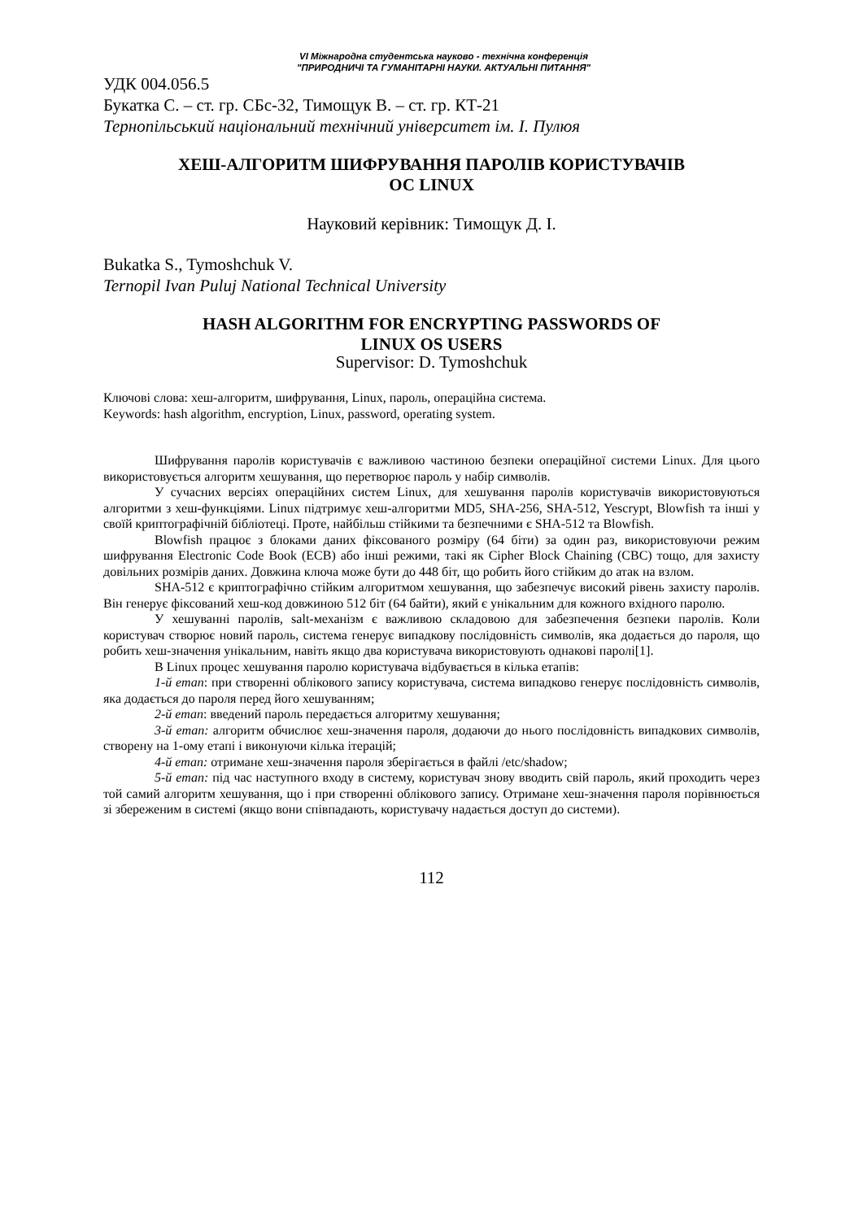VI Міжнародна студентська науково - технічна конференція
"ПРИРОДНИЧІ ТА ГУМАНІТАРНІ НАУКИ. АКТУАЛЬНІ ПИТАННЯ"
УДК 004.056.5
Букатка С. – ст. гр. СБс-32, Тимощук В. – ст. гр. КТ-21
Тернопільський національний технічний університет ім. І. Пулюя
ХЕШ-АЛГОРИТМ ШИФРУВАННЯ ПАРОЛІВ КОРИСТУВАЧІВ
ОС LINUX
Науковий керівник: Тимощук Д. І.
Bukatka S., Tymoshchuk V.
Ternopil Ivan Puluj National Technical University
HASH ALGORITHM FOR ENCRYPTING PASSWORDS OF
LINUX OS USERS
Supervisor: D. Tymoshchuk
Ключові слова: хеш-алгоритм, шифрування, Linux, пароль, операційна система.
Keywords: hash algorithm, encryption, Linux, password, operating system.
Шифрування паролів користувачів є важливою частиною безпеки операційної системи Linux. Для цього використовується алгоритм хешування, що перетворює пароль у набір символів.
У сучасних версіях операційних систем Linux, для хешування паролів користувачів використовуються алгоритми з хеш-функціями. Linux підтримує хеш-алгоритми MD5, SHA-256, SHA-512, Yescrypt, Blowfish та інші у своїй криптографічній бібліотеці. Проте, найбільш стійкими та безпечними є SHA-512 та Blowfish.
Blowfish працює з блоками даних фіксованого розміру (64 біти) за один раз, використовуючи режим шифрування Electronic Code Book (ECB) або інші режими, такі як Cipher Block Chaining (CBC) тощо, для захисту довільних розмірів даних. Довжина ключа може бути до 448 біт, що робить його стійким до атак на взлом.
SHA-512 є криптографічно стійким алгоритмом хешування, що забезпечує високий рівень захисту паролів. Він генерує фіксований хеш-код довжиною 512 біт (64 байти), який є унікальним для кожного вхідного паролю.
У хешуванні паролів, salt-механізм є важливою складовою для забезпечення безпеки паролів. Коли користувач створює новий пароль, система генерує випадкову послідовність символів, яка додається до пароля, що робить хеш-значення унікальним, навіть якщо два користувача використовують однакові паролі[1].
В Linux процес хешування паролю користувача відбувається в кілька етапів:
1-й етап: при створенні облікового запису користувача, система випадково генерує послідовність символів, яка додається до пароля перед його хешуванням;
2-й етап: введений пароль передається алгоритму хешування;
3-й етап: алгоритм обчислює хеш-значення пароля, додаючи до нього послідовність випадкових символів, створену на 1-ому етапі і виконуючи кілька ітерацій;
4-й етап: отримане хеш-значення пароля зберігається в файлі /etc/shadow;
5-й етап: під час наступного входу в систему, користувач знову вводить свій пароль, який проходить через той самий алгоритм хешування, що і при створенні облікового запису. Отримане хеш-значення пароля порівнюється зі збереженим в системі (якщо вони співпадають, користувачу надається доступ до системи).
112